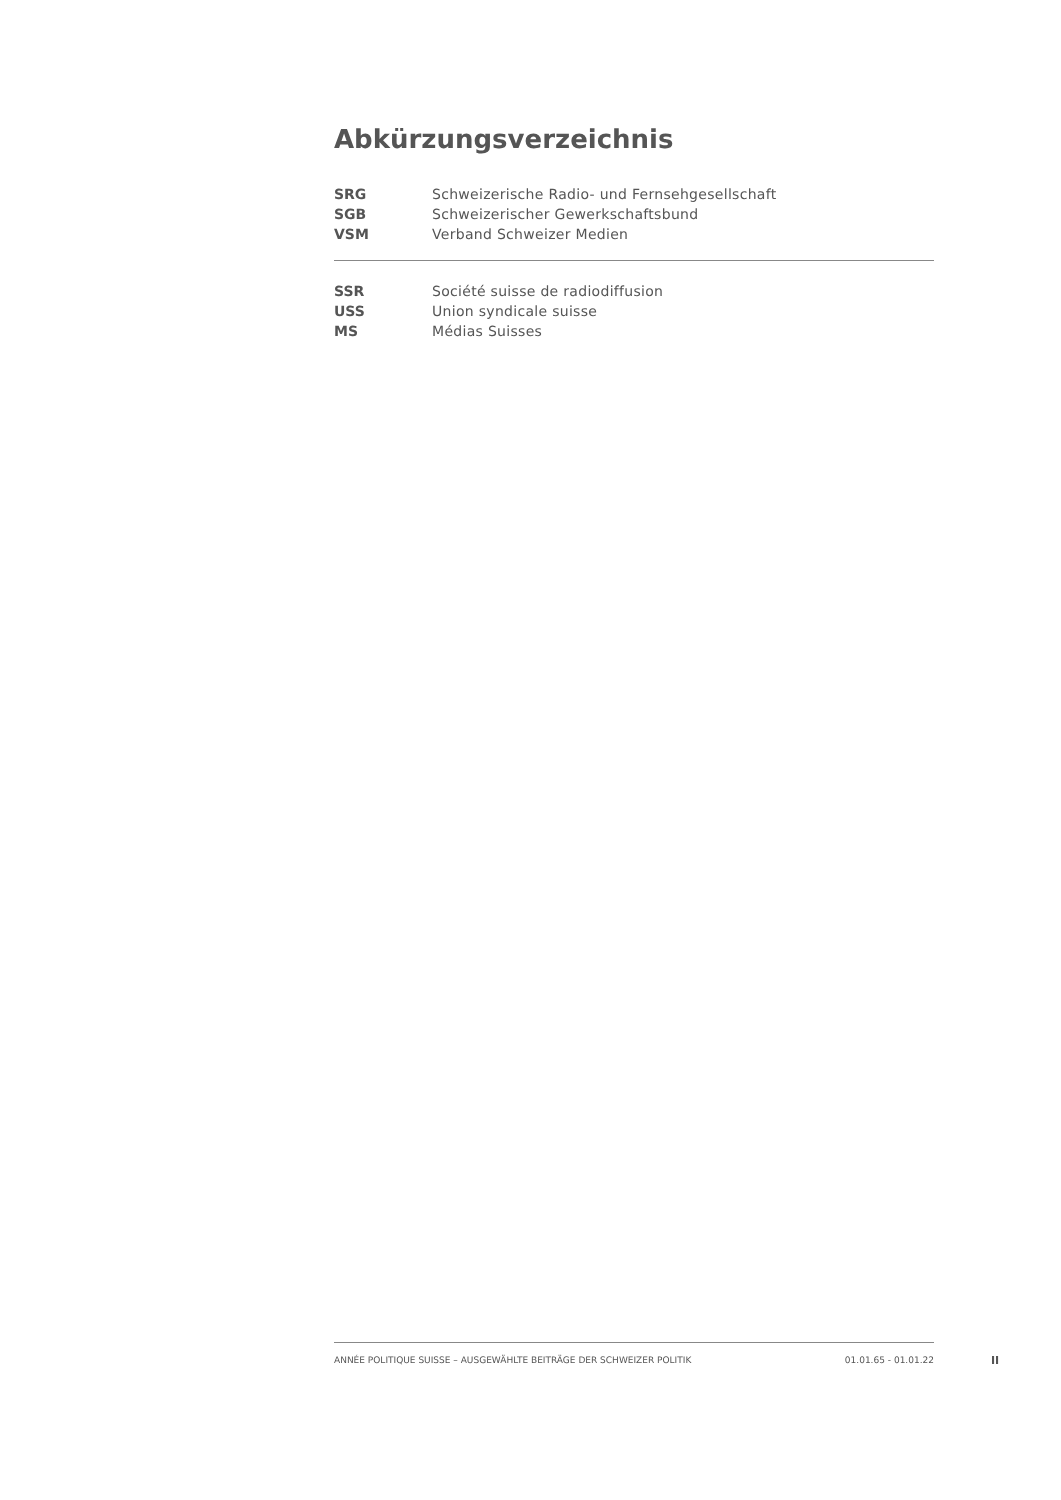Abkürzungsverzeichnis
SRG Schweizerische Radio- und Fernsehgesellschaft
SGB Schweizerischer Gewerkschaftsbund
VSM Verband Schweizer Medien
SSR Société suisse de radiodiffusion
USS Union syndicale suisse
MS Médias Suisses
ANNÉE POLITIQUE SUISSE – AUSGEWÄHLTE BEITRÄGE DER SCHWEIZER POLITIK 01.01.65 - 01.01.22
II